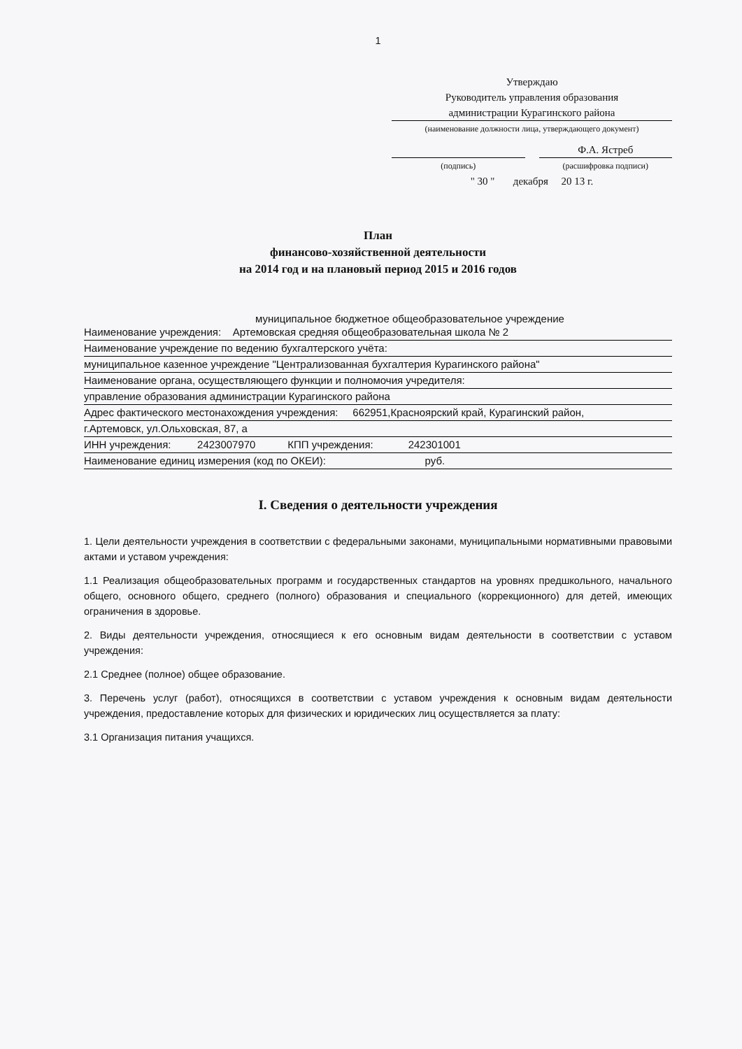1
Утверждаю
Руководитель управления образования
администрации Курагинского района
(наименование должности лица, утверждающего документ)
Ф.А. Ястреб
(подпись) (расшифровка подписи)
" 30 " декабря 20 13 г.
План
финансово-хозяйственной деятельности
на 2014 год и на плановый период 2015 и 2016 годов
муниципальное бюджетное общеобразовательное учреждение
Наименование учреждения: Артемовская средняя общеобразовательная школа № 2
Наименование учреждение по ведению бухгалтерского учёта:
муниципальное казенное учреждение "Централизованная бухгалтерия Курагинского района"
Наименование органа, осуществляющего функции и полномочия учредителя:
управление образования администрации Курагинского района
Адрес фактического местонахождения учреждения: 662951,Красноярский край, Курагинский район,
г.Артемовск, ул.Ольховская, 87, а
ИНН учреждения: 2423007970 КПП учреждения: 242301001
Наименование единиц измерения (код по ОКЕИ): руб.
I. Сведения о деятельности учреждения
1. Цели деятельности учреждения в соответствии с федеральными законами, муниципальными нормативными правовыми актами и уставом учреждения:
1.1 Реализация общеобразовательных программ и государственных стандартов на уровнях предшкольного, начального общего, основного общего, среднего (полного) образования и специального (коррекционного) для детей, имеющих ограничения в здоровье.
2. Виды деятельности учреждения, относящиеся к его основным видам деятельности в соответствии с уставом учреждения:
2.1 Среднее (полное) общее образование.
3. Перечень услуг (работ), относящихся в соответствии с уставом учреждения к основным видам деятельности учреждения, предоставление которых для физических и юридических лиц осуществляется за плату:
3.1 Организация питания учащихся.